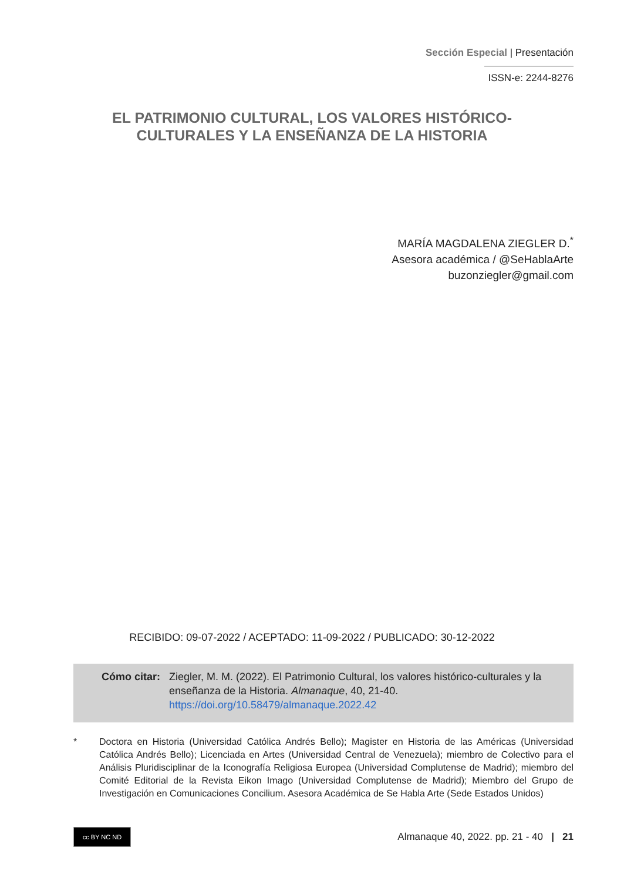Sección Especial | Presentación
ISSN-e: 2244-8276
EL PATRIMONIO CULTURAL, LOS VALORES HISTÓRICO-
CULTURALES Y LA ENSEÑANZA DE LA HISTORIA
MARÍA MAGDALENA ZIEGLER D.<sup>*</sup>
Asesora académica / @SeHablaArte
buzonziegler@gmail.com
RECIBIDO: 09-07-2022 / ACEPTADO: 11-09-2022 / PUBLICADO: 30-12-2022
Cómo citar: Ziegler, M. M. (2022). El Patrimonio Cultural, los valores histórico-culturales y la enseñanza de la Historia. Almanaque, 40, 21-40.
https://doi.org/10.58479/almanaque.2022.42
* Doctora en Historia (Universidad Católica Andrés Bello); Magister en Historia de las Américas (Universidad Católica Andrés Bello); Licenciada en Artes (Universidad Central de Venezuela); miembro de Colectivo para el Análisis Pluridisciplinar de la Iconografía Religiosa Europea (Universidad Complutense de Madrid); miembro del Comité Editorial de la Revista Eikon Imago (Universidad Complutense de Madrid); Miembro del Grupo de Investigación en Comunicaciones Concilium. Asesora Académica de Se Habla Arte (Sede Estados Unidos)
cc BY NC ND
Almanaque 40, 2022. pp. 21 - 40 | 21